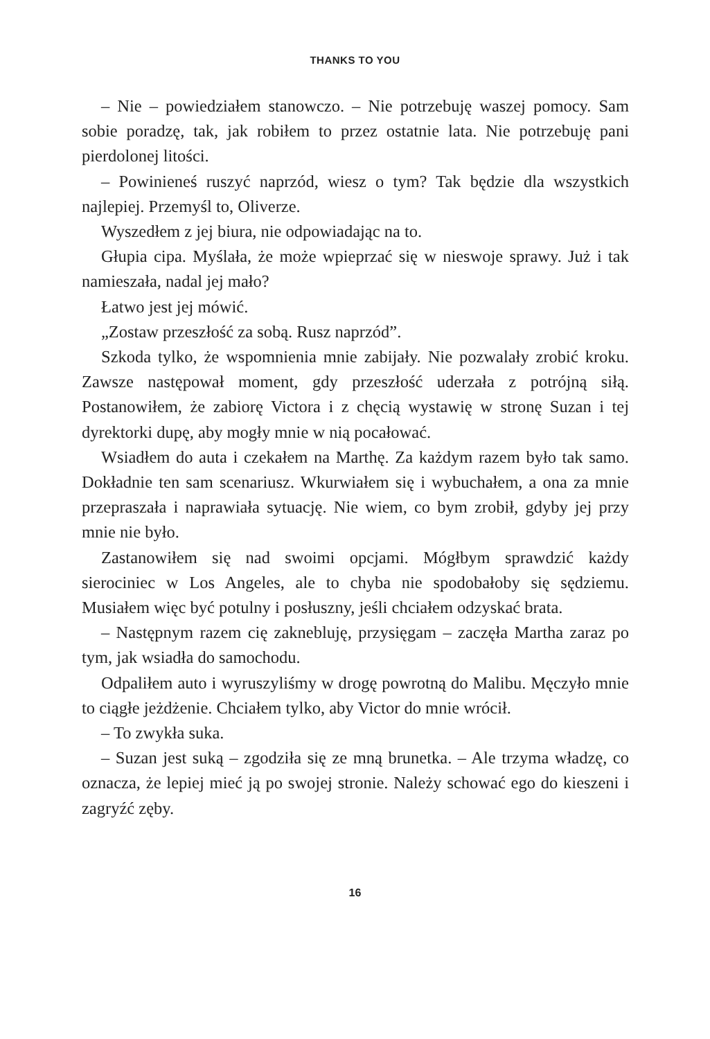THANKS TO YOU
– Nie – powiedziałem stanowczo. – Nie potrzebuję waszej pomocy. Sam sobie poradzę, tak, jak robiłem to przez ostatnie lata. Nie potrzebuję pani pierdolonej litości.
– Powinieneś ruszyć naprzód, wiesz o tym? Tak będzie dla wszystkich najlepiej. Przemyśl to, Oliverze.
Wyszedłem z jej biura, nie odpowiadając na to.
Głupia cipa. Myślała, że może wpieprzać się w nieswoje sprawy. Już i tak namieszała, nadal jej mało?
Łatwo jest jej mówić.
„Zostaw przeszłość za sobą. Rusz naprzód”.
Szkoda tylko, że wspomnienia mnie zabijały. Nie pozwalały zrobić kroku. Zawsze następował moment, gdy przeszłość uderzała z potrójną siłą. Postanowiłem, że zabiorę Victora i z chęcią wystawię w stronę Suzan i tej dyrektorki dupę, aby mogły mnie w nią pocałować.
Wsiadłem do auta i czekałem na Marthę. Za każdym razem było tak samo. Dokładnie ten sam scenariusz. Wkurwiałem się i wybuchałem, a ona za mnie przepraszała i naprawiała sytuację. Nie wiem, co bym zrobił, gdyby jej przy mnie nie było.
Zastanowiłem się nad swoimi opcjami. Mógłbym sprawdzić każdy sierociniec w Los Angeles, ale to chyba nie spodobałoby się sędziemu. Musiałem więc być potulny i posłuszny, jeśli chciałem odzyskać brata.
– Następnym razem cię zaknebluję, przysięgam – zaczęła Martha zaraz po tym, jak wsiadła do samochodu.
Odpaliłem auto i wyruszyliśmy w drogę powrotną do Malibu. Męczyło mnie to ciągłe jeżdżenie. Chciałem tylko, aby Victor do mnie wrócił.
– To zwykła suka.
– Suzan jest suką – zgodziła się ze mną brunetka. – Ale trzyma władzę, co oznacza, że lepiej mieć ją po swojej stronie. Należy schować ego do kieszeni i zagryźć zęby.
16